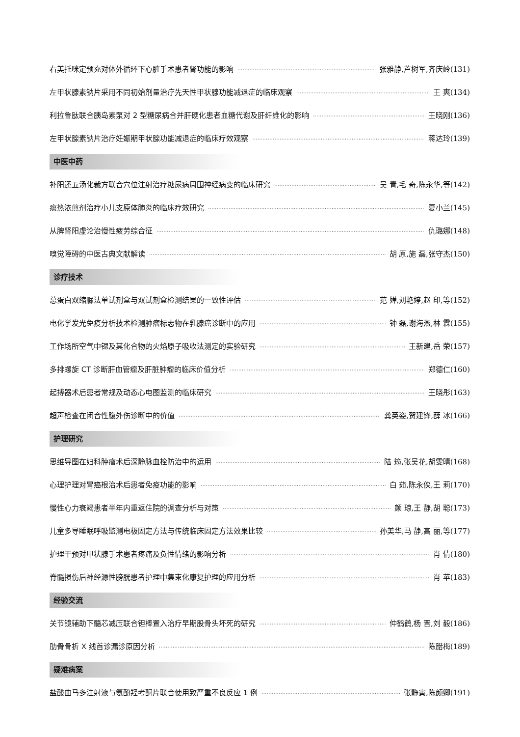右美托咪定预充对体外循环下心脏手术患者肾功能的影响 张雅静,芦树军,齐庆岭(131)
左甲状腺素钠片采用不同初始剂量治疗先天性甲状腺功能减退症的临床观察 王 爽(134)
利拉鲁肽联合胰岛素泵对 2 型糖尿病合并肝硬化患者血糖代谢及肝纤维化的影响 王晓刚(136)
左甲状腺素钠片治疗妊娠期甲状腺功能减退症的临床疗效观察 蒋达玲(139)
中医中药
补阳还五汤化裁方联合穴位注射治疗糖尿病周围神经病变的临床研究 吴 青,毛 奇,陈永华,等(142)
痰热浓煎剂治疗小儿支原体肺炎的临床疗效研究 夏小兰(145)
从脾肾阳虚论治慢性疲劳综合征 仇璐娜(148)
嗅觉障碍的中医古典文献解读 胡 原,施 磊,张守杰(150)
诊疗技术
总蛋白双缩脲法单试剂盒与双试剂盒检测结果的一致性评估 范 婵,刘艳婷,赵 印,等(152)
电化学发光免疫分析技术检测肿瘤标志物在乳腺癌诊断中的应用 钟 磊,谢海燕,林 霖(155)
工作场所空气中锶及其化合物的火焰原子吸收法测定的实验研究 王新建,岳 荣(157)
多排螺旋 CT 诊断肝血管瘤及肝脏肿瘤的临床价值分析 郑德仁(160)
起搏器术后患者常规及动态心电图监测的临床研究 王晓彤(163)
超声检查在闭合性腹外伤诊断中的价值 龚英姿,贺建锋,薛 冰(166)
护理研究
思维导图在妇科肿瘤术后深静脉血栓防治中的运用 陆 筠,张吴花,胡雯晴(168)
心理护理对胃癌根治术后患者免疫功能的影响 白 茹,陈永侠,王 莉(170)
慢性心力衰竭患者半年内重返住院的调查分析与对策 颜 琼,王 静,胡 聪(173)
儿童多导睡眠呼吸监测电极固定方法与传统临床固定方法效果比较 孙美华,马 静,高 丽,等(177)
护理干预对甲状腺手术患者疼痛及负性情绪的影响分析 肖 倩(180)
脊髓损伤后神经源性膀胱患者护理中集束化康复护理的应用分析 肖 苹(183)
经验交流
关节镜辅助下髓芯减压联合钽棒置入治疗早期股骨头坏死的研究 仲鹤鹤,杨 晋,刘 毅(186)
肋骨骨折 X 线首诊漏诊原因分析 陈腊梅(189)
疑难病案
盐酸曲马多注射液与氨酚羟考酮片联合使用致严重不良反应 1 例 张静寅,陈颜卿(191)